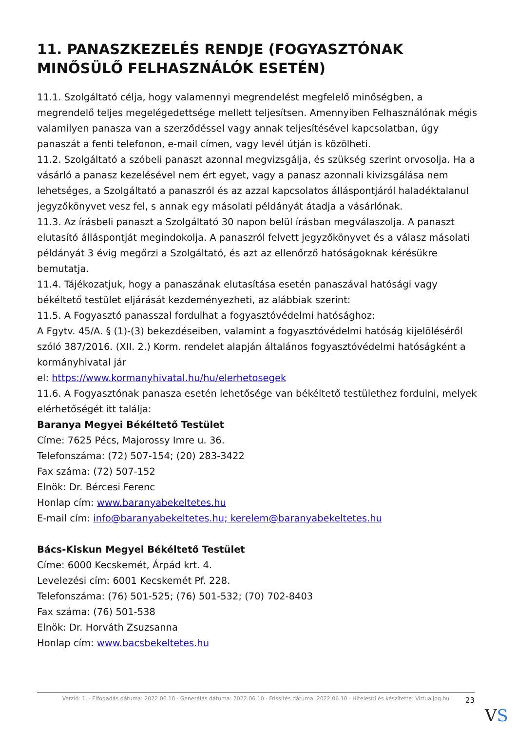11. PANASZKEZELÉS RENDJE (FOGYASZTÓNAK MINŐSÜLŐ FELHASZNÁLÓK ESETÉN)
11.1. Szolgáltató célja, hogy valamennyi megrendelést megfelelő minőségben, a megrendelő teljes megelégedettsége mellett teljesítsen. Amennyiben Felhasználónak mégis valamilyen panasza van a szerződéssel vagy annak teljesítésével kapcsolatban, úgy panaszát a fenti telefonon, e-mail címen, vagy levél útján is közölheti.
11.2. Szolgáltató a szóbeli panaszt azonnal megvizsgálja, és szükség szerint orvosolja. Ha a vásárló a panasz kezelésével nem ért egyet, vagy a panasz azonnali kivizsgálása nem lehetséges, a Szolgáltató a panaszról és az azzal kapcsolatos álláspontjáról haladéktalanul jegyzőkönyvet vesz fel, s annak egy másolati példányát átadja a vásárlónak.
11.3. Az írásbeli panaszt a Szolgáltató 30 napon belül írásban megválaszolja. A panaszt elutasító álláspontját megindokolja. A panaszról felvett jegyzőkönyvet és a válasz másolati példányát 3 évig megőrzi a Szolgáltató, és azt az ellenőrző hatóságoknak kérésükre bemutatja.
11.4. Tájékozatjuk, hogy a panaszának elutasítása esetén panaszával hatósági vagy békéltető testület eljárását kezdeményezheti, az alábbiak szerint:
11.5. A Fogyasztó panasszal fordulhat a fogyasztóvédelmi hatósághoz:
A Fgytv. 45/A. § (1)-(3) bekezdéseiben, valamint a fogyasztóvédelmi hatóság kijelöléséről szóló 387/2016. (XII. 2.) Korm. rendelet alapján általános fogyasztóvédelmi hatóságként a kormányhivatal jár
el: https://www.kormanyhivatal.hu/hu/elerhetosegek
11.6. A Fogyasztónak panasza esetén lehetősége van békéltető testülethez fordulni, melyek elérhetőségét itt találja:
Baranya Megyei Békéltető Testület
Címe: 7625 Pécs, Majorossy Imre u. 36.
Telefonszáma: (72) 507-154; (20) 283-3422
Fax száma: (72) 507-152
Elnök: Dr. Bércesi Ferenc
Honlap cím: www.baranyabekeltetes.hu
E-mail cím: info@baranyabekeltetes.hu; kerelem@baranyabekeltetes.hu
Bács-Kiskun Megyei Békéltető Testület
Címe: 6000 Kecskemét, Árpád krt. 4.
Levelezési cím: 6001 Kecskemét Pf. 228.
Telefonszáma: (76) 501-525; (76) 501-532; (70) 702-8403
Fax száma: (76) 501-538
Elnök: Dr. Horváth Zsuzsanna
Honlap cím: www.bacsbekeltetes.hu
Verzió: 1. · Elfogadás dátuma: 2022.06.10 · Generálás dátuma: 2022.06.10 · Frissítés dátuma: 2022.06.10 · Hitelesíti és készítette: Virtualjog.hu
23
VS